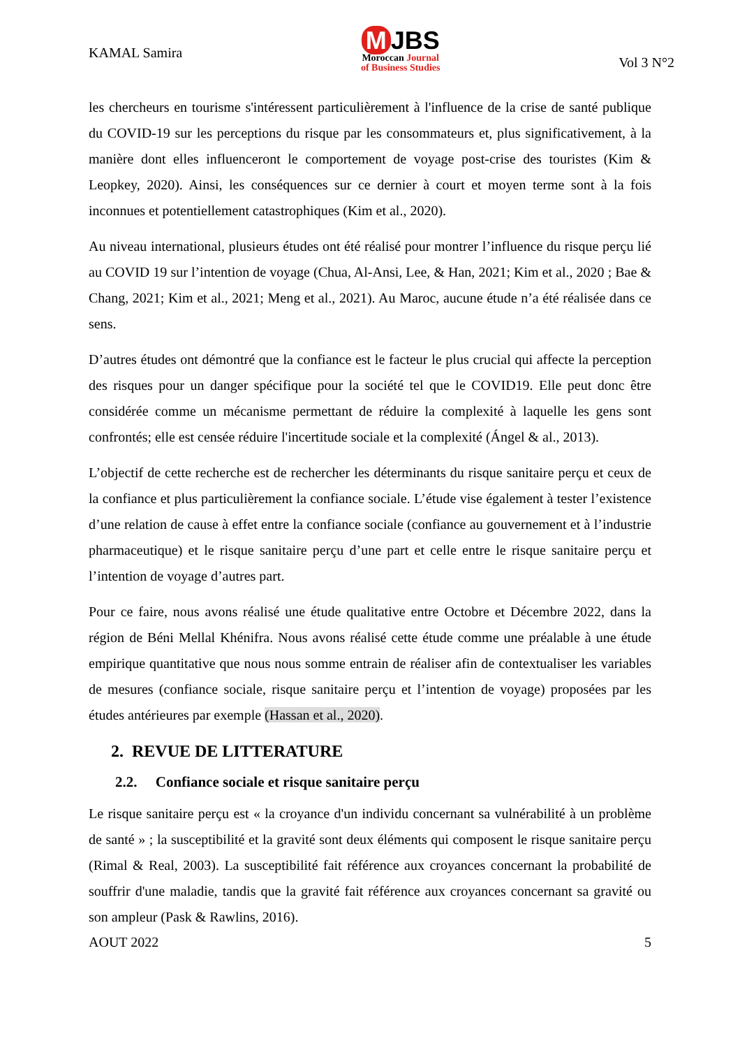KAMAL Samira
M JBS
Moroccan Journal
of Business Studies
Vol 3 N°2
les chercheurs en tourisme s'intéressent particulièrement à l'influence de la crise de santé publique du COVID-19 sur les perceptions du risque par les consommateurs et, plus significativement, à la manière dont elles influenceront le comportement de voyage post-crise des touristes (Kim & Leopkey, 2020). Ainsi, les conséquences sur ce dernier à court et moyen terme sont à la fois inconnues et potentiellement catastrophiques (Kim et al., 2020).
Au niveau international, plusieurs études ont été réalisé pour montrer l’influence du risque perçu lié au COVID 19 sur l’intention de voyage (Chua, Al-Ansi, Lee, & Han, 2021; Kim et al., 2020 ; Bae & Chang, 2021; Kim et al., 2021; Meng et al., 2021). Au Maroc, aucune étude n’a été réalisée dans ce sens.
D’autres études ont démontré que la confiance est le facteur le plus crucial qui affecte la perception des risques pour un danger spécifique pour la société tel que le COVID19. Elle peut donc être considérée comme un mécanisme permettant de réduire la complexité à laquelle les gens sont confrontés; elle est censée réduire l'incertitude sociale et la complexité (Ángel & al., 2013).
L’objectif de cette recherche est de rechercher les déterminants du risque sanitaire perçu et ceux de la confiance et plus particulièrement la confiance sociale. L’étude vise également à tester l’existence d’une relation de cause à effet entre la confiance sociale (confiance au gouvernement et à l’industrie pharmaceutique) et le risque sanitaire perçu d’une part et celle entre le risque sanitaire perçu et l’intention de voyage d’autres part.
Pour ce faire, nous avons réalisé une étude qualitative entre Octobre et Décembre 2022, dans la région de Béni Mellal Khénifra. Nous avons réalisé cette étude comme une préalable à une étude empirique quantitative que nous nous somme entrain de réaliser afin de contextualiser les variables de mesures (confiance sociale, risque sanitaire perçu et l’intention de voyage) proposées par les études antérieures par exemple (Hassan et al., 2020).
2. REVUE DE LITTERATURE
2.2. Confiance sociale et risque sanitaire perçu
Le risque sanitaire perçu est « la croyance d'un individu concernant sa vulnérabilité à un problème de santé » ; la susceptibilité et la gravité sont deux éléments qui composent le risque sanitaire perçu (Rimal & Real, 2003). La susceptibilité fait référence aux croyances concernant la probabilité de souffrir d'une maladie, tandis que la gravité fait référence aux croyances concernant sa gravité ou son ampleur (Pask & Rawlins, 2016).
AOUT 2022 5